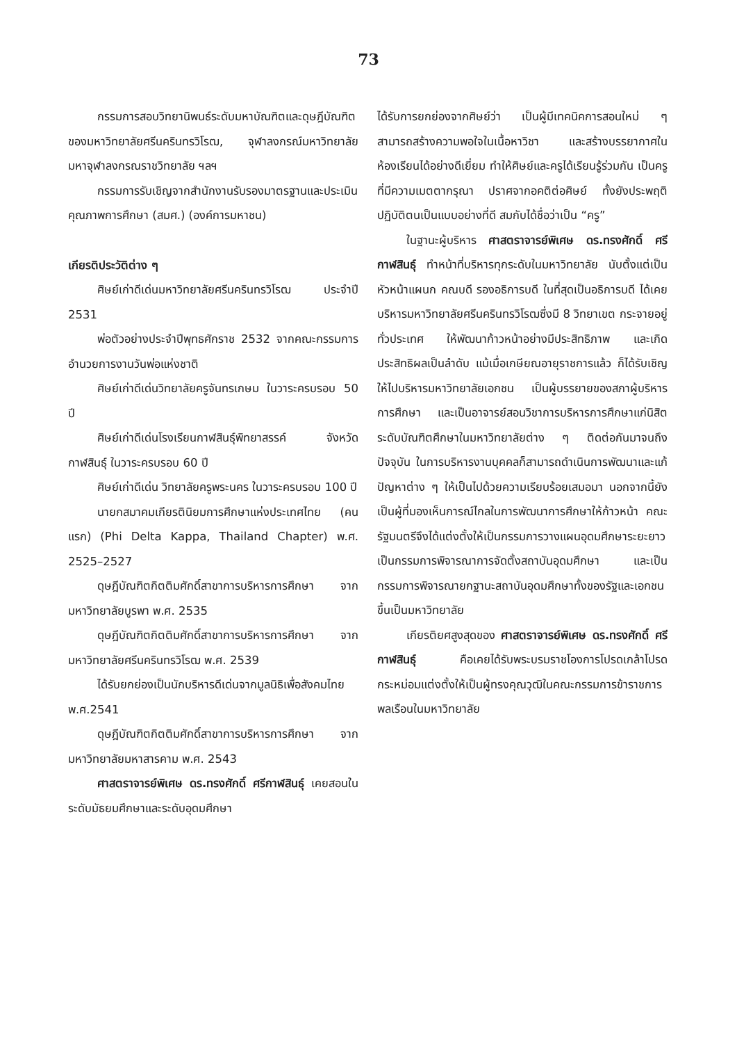73
กรรมการสอบวิทยานิพนธ์ระดับมหาบัณฑิตและดุษฎีบัณฑิตของมหาวิทยาลัยศรีนครินทรวิโรฒ, จุฬาลงกรณ์มหาวิทยาลัย มหาจุฬาลงกรณราชวิทยาลัย ฯลฯ
กรรมการรับเชิญจากสำนักงานรับรองมาตรฐานและประเมินคุณภาพการศึกษา (สมศ.) (องค์การมหาชน)
เกียรติประวัติต่าง ๆ
ศิษย์เก่าดีเด่นมหาวิทยาลัยศรีนครินทรวิโรฒ ประจำปี 2531
พ่อตัวอย่างประจำปีพุทธศักราช 2532 จากคณะกรรมการอำนวยการงานวันพ่อแห่งชาติ
ศิษย์เก่าดีเด่นวิทยาลัยครูจันทรเกษม ในวาระครบรอบ 50 ปี
ศิษย์เก่าดีเด่นโรงเรียนกาฬสินธุ์พิทยาสรรค์ จังหวัดกาฬสินธุ์ ในวาระครบรอบ 60 ปี
ศิษย์เก่าดีเด่น วิทยาลัยครูพระนคร ในวาระครบรอบ 100 ปี
นายกสมาคมเกียรตินิยมการศึกษาแห่งประเทศไทย (คนแรก) (Phi Delta Kappa, Thailand Chapter) พ.ศ. 2525–2527
ดุษฎีบัณฑิตกิตติมศักดิ์สาขาการบริหารการศึกษา จากมหาวิทยาลัยบูรพา พ.ศ. 2535
ดุษฎีบัณฑิตกิตติมศักดิ์สาขาการบริหารการศึกษา จากมหาวิทยาลัยศรีนครินทรวิโรฒ พ.ศ. 2539
ได้รับยกย่องเป็นนักบริหารดีเด่นจากมูลนิธิเพื่อสังคมไทย พ.ศ.2541
ดุษฎีบัณฑิตกิตติมศักดิ์สาขาการบริหารการศึกษา จากมหาวิทยาลัยมหาสารคาม พ.ศ. 2543
ศาสตราจารย์พิเศษ ดร.ทรงศักดิ์ ศรีกาฬสินธุ์ เคยสอนในระดับมัธยมศึกษาและระดับอุดมศึกษา
ได้รับการยกย่องจากศิษย์ว่า เป็นผู้มีเทคนิคการสอนใหม่ ๆ สามารถสร้างความพอใจในเนื้อหาวิชา และสร้างบรรยากาศในห้องเรียนได้อย่างดีเยี่ยม ทำให้ศิษย์และครูได้เรียนรู้ร่วมกัน เป็นครูที่มีความเมตตากรุณา ปราศจากอคติต่อศิษย์ ทั้งยังประพฤติปฏิบัติตนเป็นแบบอย่างที่ดี สมกับได้ชื่อว่าเป็น “ครู”
ในฐานะผู้บริหาร ศาสตราจารย์พิเศษ ดร.ทรงศักดิ์ ศรีกาฬสินธุ์ ทำหน้าที่บริหารทุกระดับในมหาวิทยาลัย นับตั้งแต่เป็นหัวหน้าแผนก คณบดี รองอธิการบดี ในที่สุดเป็นอธิการบดี ได้เคยบริหารมหาวิทยาลัยศรีนครินทรวิโรฒซึ่งมี 8 วิทยาเขต กระจายอยู่ทั่วประเทศ ให้พัฒนาก้าวหน้าอย่างมีประสิทธิภาพ และเกิดประสิทธิผลเป็นลำดับ แม้เมื่อเกษียณอายุราชการแล้ว ก็ได้รับเชิญให้ไปบริหารมหาวิทยาลัยเอกชน เป็นผู้บรรยายของสภาผู้บริหารการศึกษา และเป็นอาจารย์สอนวิชาการบริหารการศึกษาแก่นิสิตระดับบัณฑิตศึกษาในมหาวิทยาลัยต่าง ๆ ติดต่อกันมาจนถึงปัจจุบัน ในการบริหารงานบุคคลก็สามารถดำเนินการพัฒนาและแก้ปัญหาต่าง ๆ ให้เป็นไปด้วยความเรียบร้อยเสมอมา นอกจากนี้ยังเป็นผู้ที่มองเห็นการณ์ไกลในการพัฒนาการศึกษาให้ก้าวหน้า คณะรัฐมนตรีจึงได้แต่งตั้งให้เป็นกรรมการวางแผนอุดมศึกษาระยะยาว เป็นกรรมการพิจารณาการจัดตั้งสถาบันอุดมศึกษา และเป็นกรรมการพิจารณายกฐานะสถาบันอุดมศึกษาทั้งของรัฐและเอกชนขึ้นเป็นมหาวิทยาลัย
เกียรติยศสูงสุดของ ศาสตราจารย์พิเศษ ดร.ทรงศักดิ์ ศรีกาฬสินธุ์ คือเคยได้รับพระบรมราชโองการโปรดเกล้าโปรดกระหม่อมแต่งตั้งให้เป็นผู้ทรงคุณวุฒิในคณะกรรมการข้าราชการพลเรือนในมหาวิทยาลัย